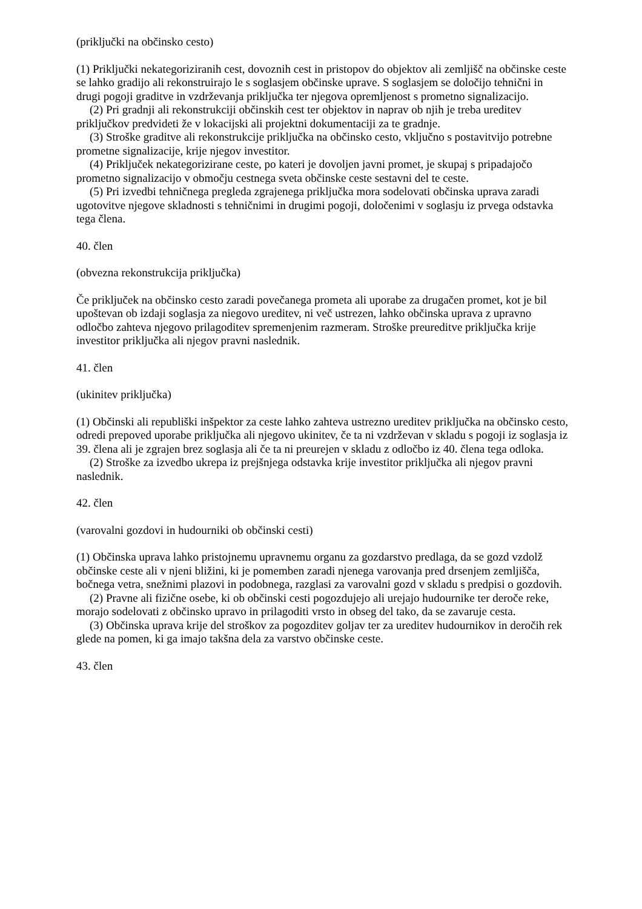(priključki na občinsko cesto)
(1) Priključki nekategoriziranih cest, dovoznih cest in pristopov do objektov ali zemljišč na občinske ceste se lahko gradijo ali rekonstruirajo le s soglasjem občinske uprave. S soglasjem se določijo tehnični in drugi pogoji graditve in vzdrževanja priključka ter njegova opremljenost s prometno signalizacijo.
(2) Pri gradnji ali rekonstrukciji občinskih cest ter objektov in naprav ob njih je treba ureditev priključkov predvideti že v lokacijski ali projektni dokumentaciji za te gradnje.
(3) Stroške graditve ali rekonstrukcije priključka na občinsko cesto, vključno s postavitvijo potrebne prometne signalizacije, krije njegov investitor.
(4) Priključek nekategorizirane ceste, po kateri je dovoljen javni promet, je skupaj s pripadajočo prometno signalizacijo v območju cestnega sveta občinske ceste sestavni del te ceste.
(5) Pri izvedbi tehničnega pregleda zgrajenega priključka mora sodelovati občinska uprava zaradi ugotovitve njegove skladnosti s tehničnimi in drugimi pogoji, določenimi v soglasju iz prvega odstavka tega člena.
40. člen
(obvezna rekonstrukcija priključka)
Če priključek na občinsko cesto zaradi povečanega prometa ali uporabe za drugačen promet, kot je bil upoštevan ob izdaji soglasja za niegovo ureditev, ni več ustrezen, lahko občinska uprava z upravno odločbo zahteva njegovo prilagoditev spremenjenim razmeram. Stroške preureditve priključka krije investitor priključka ali njegov pravni naslednik.
41. člen
(ukinitev priključka)
(1) Občinski ali republiški inšpektor za ceste lahko zahteva ustrezno ureditev priključka na občinsko cesto, odredi prepoved uporabe priključka ali njegovo ukinitev, če ta ni vzdrževan v skladu s pogoji iz soglasja iz 39. člena ali je zgrajen brez soglasja ali če ta ni preurejen v skladu z odločbo iz 40. člena tega odloka.
(2) Stroške za izvedbo ukrepa iz prejšnjega odstavka krije investitor priključka ali njegov pravni naslednik.
42. člen
(varovalni gozdovi in hudourniki ob občinski cesti)
(1) Občinska uprava lahko pristojnemu upravnemu organu za gozdarstvo predlaga, da se gozd vzdolž občinske ceste ali v njeni bližini, ki je pomemben zaradi njenega varovanja pred drsenjem zemljišča, bočnega vetra, snežnimi plazovi in podobnega, razglasi za varovalni gozd v skladu s predpisi o gozdovih.
(2) Pravne ali fizične osebe, ki ob občinski cesti pogozdujejo ali urejajo hudournike ter deroče reke, morajo sodelovati z občinsko upravo in prilagoditi vrsto in obseg del tako, da se zavaruje cesta.
(3) Občinska uprava krije del stroškov za pogozditev goljav ter za ureditev hudournikov in deročih rek glede na pomen, ki ga imajo takšna dela za varstvo občinske ceste.
43. člen